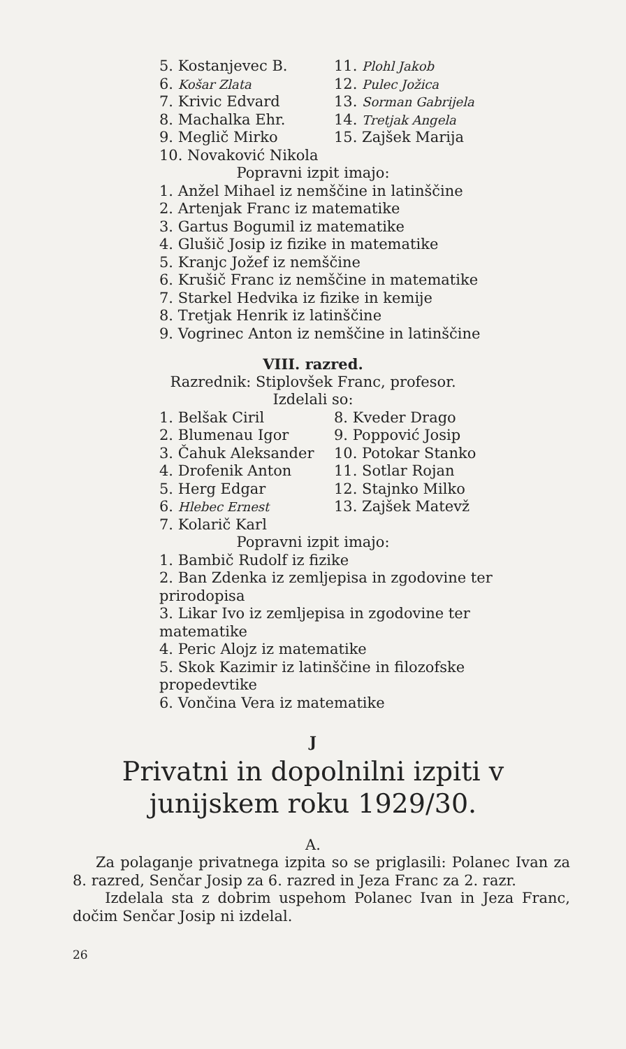5. Kostanjevec B.
6. Košar Zlata
7. Krivic Edvard
8. Machalka Ehr.
9. Meglič Mirko
11. Plohl Jakob
12. Pulec Jožica
13. Sorman Gabrijela
14. Tretjak Angela
15. Zajšek Marija
10. Novaković Nikola
Popravni izpit imajo:
1. Anžel Mihael iz nemščine in latinščine
2. Artenjak Franc iz matematike
3. Gartus Bogumil iz matematike
4. Glušič Josip iz fizike in matematike
5. Kranjc Jožef iz nemščine
6. Krušič Franc iz nemščine in matematike
7. Starkel Hedvika iz fizike in kemije
8. Tretjak Henrik iz latinščine
9. Vogrinec Anton iz nemščine in latinščine
VIII. razred.
Razrednik: Stiplovšek Franc, profesor.
Izdelali so:
1. Belšak Ciril
2. Blumenau Igor
3. Čahuk Aleksander
4. Drofenik Anton
5. Herg Edgar
6. Hlebec Ernest
7. Kolarič Karl
8. Kveder Drago
9. Poppović Josip
10. Potokar Stanko
11. Sotlar Rojan
12. Stajnko Milko
13. Zajšek Matevž
Popravni izpit imajo:
1. Bambič Rudolf iz fizike
2. Ban Zdenka iz zemljepisa in zgodovine ter prirodopisa
3. Likar Ivo iz zemljepisa in zgodovine ter matematike
4. Peric Alojz iz matematike
5. Skok Kazimir iz latinščine in filozofske propedevtike
6. Vončina Vera iz matematike
J
Privatni in dopolnilni izpiti v
junijskem roku 1929/30.
A.
Za polaganje privatnega izpita so se priglasili: Polanec Ivan za 8. razred, Senčar Josip za 6. razred in Jeza Franc za 2. razr.
Izdelala sta z dobrim uspehom Polanec Ivan in Jeza Franc, dočim Senčar Josip ni izdelal.
26